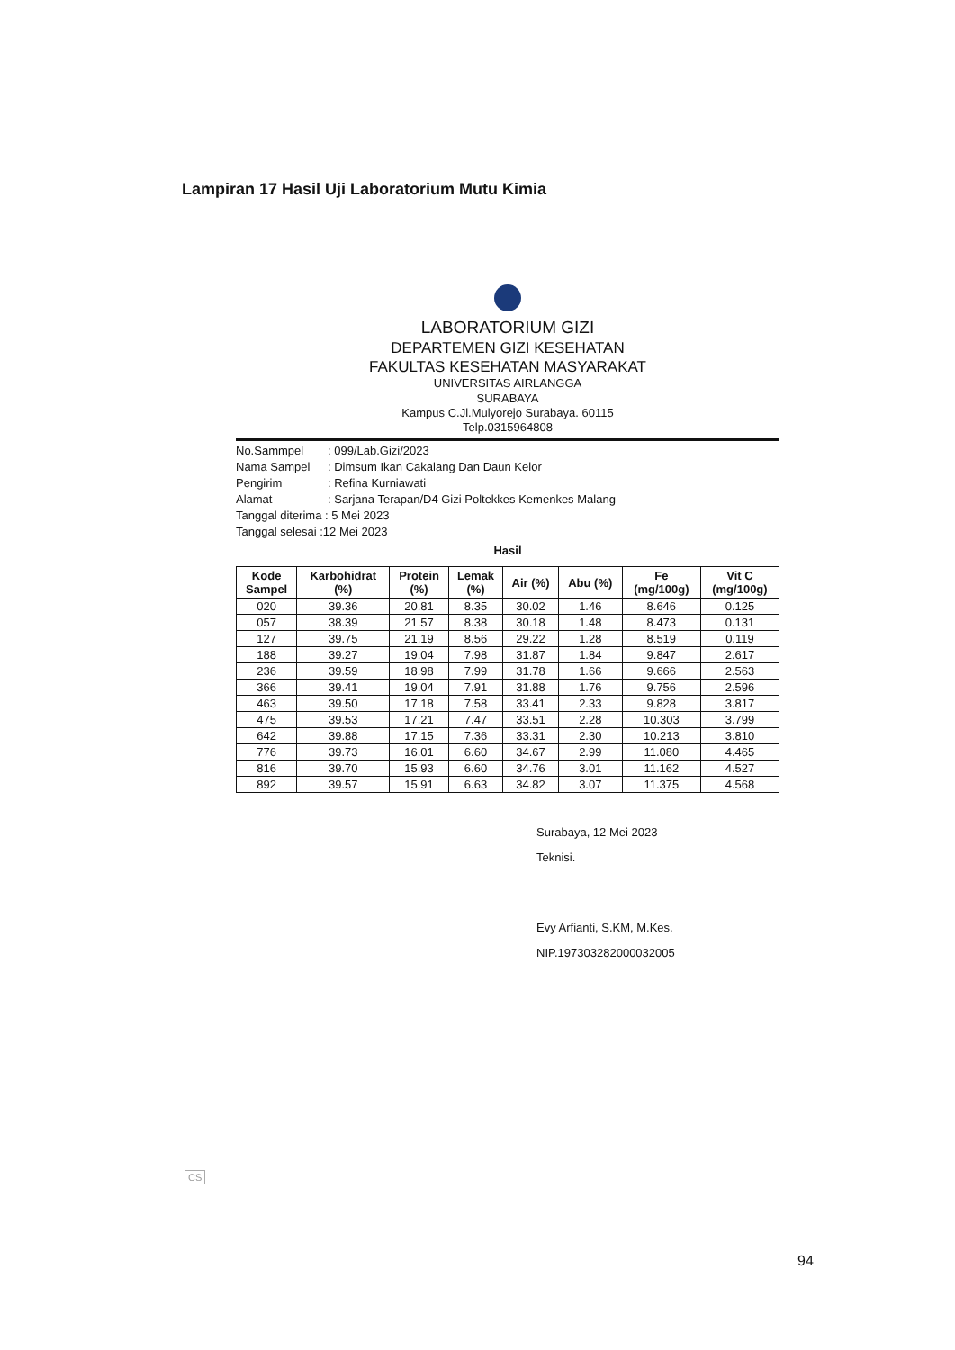Lampiran 17 Hasil Uji Laboratorium Mutu Kimia
LABORATORIUM GIZI
DEPARTEMEN GIZI KESEHATAN
FAKULTAS KESEHATAN MASYARAKAT
UNIVERSITAS AIRLANGGA
SURABAYA
Kampus C.Jl.Mulyorejo Surabaya. 60115
Telp.0315964808
No.Sammpel: 099/Lab.Gizi/2023
Nama Sampel: Dimsum Ikan Cakalang Dan Daun Kelor
Pengirim: Refina Kurniawati
Alamat: Sarjana Terapan/D4 Gizi Poltekkes Kemenkes Malang
Tanggal diterima : 5 Mei 2023
Tanggal selesai :12 Mei 2023
Hasil
| Kode Sampel | Karbohidrat (%) | Protein (%) | Lemak (%) | Air (%) | Abu (%) | Fe (mg/100g) | Vit C (mg/100g) |
| --- | --- | --- | --- | --- | --- | --- | --- |
| 020 | 39.36 | 20.81 | 8.35 | 30.02 | 1.46 | 8.646 | 0.125 |
| 057 | 38.39 | 21.57 | 8.38 | 30.18 | 1.48 | 8.473 | 0.131 |
| 127 | 39.75 | 21.19 | 8.56 | 29.22 | 1.28 | 8.519 | 0.119 |
| 188 | 39.27 | 19.04 | 7.98 | 31.87 | 1.84 | 9.847 | 2.617 |
| 236 | 39.59 | 18.98 | 7.99 | 31.78 | 1.66 | 9.666 | 2.563 |
| 366 | 39.41 | 19.04 | 7.91 | 31.88 | 1.76 | 9.756 | 2.596 |
| 463 | 39.50 | 17.18 | 7.58 | 33.41 | 2.33 | 9.828 | 3.817 |
| 475 | 39.53 | 17.21 | 7.47 | 33.51 | 2.28 | 10.303 | 3.799 |
| 642 | 39.88 | 17.15 | 7.36 | 33.31 | 2.30 | 10.213 | 3.810 |
| 776 | 39.73 | 16.01 | 6.60 | 34.67 | 2.99 | 11.080 | 4.465 |
| 816 | 39.70 | 15.93 | 6.60 | 34.76 | 3.01 | 11.162 | 4.527 |
| 892 | 39.57 | 15.91 | 6.63 | 34.82 | 3.07 | 11.375 | 4.568 |
Surabaya, 12 Mei 2023
Teknisi.
Evy Arfianti, S.KM, M.Kes.
NIP.197303282000032005
CS
94